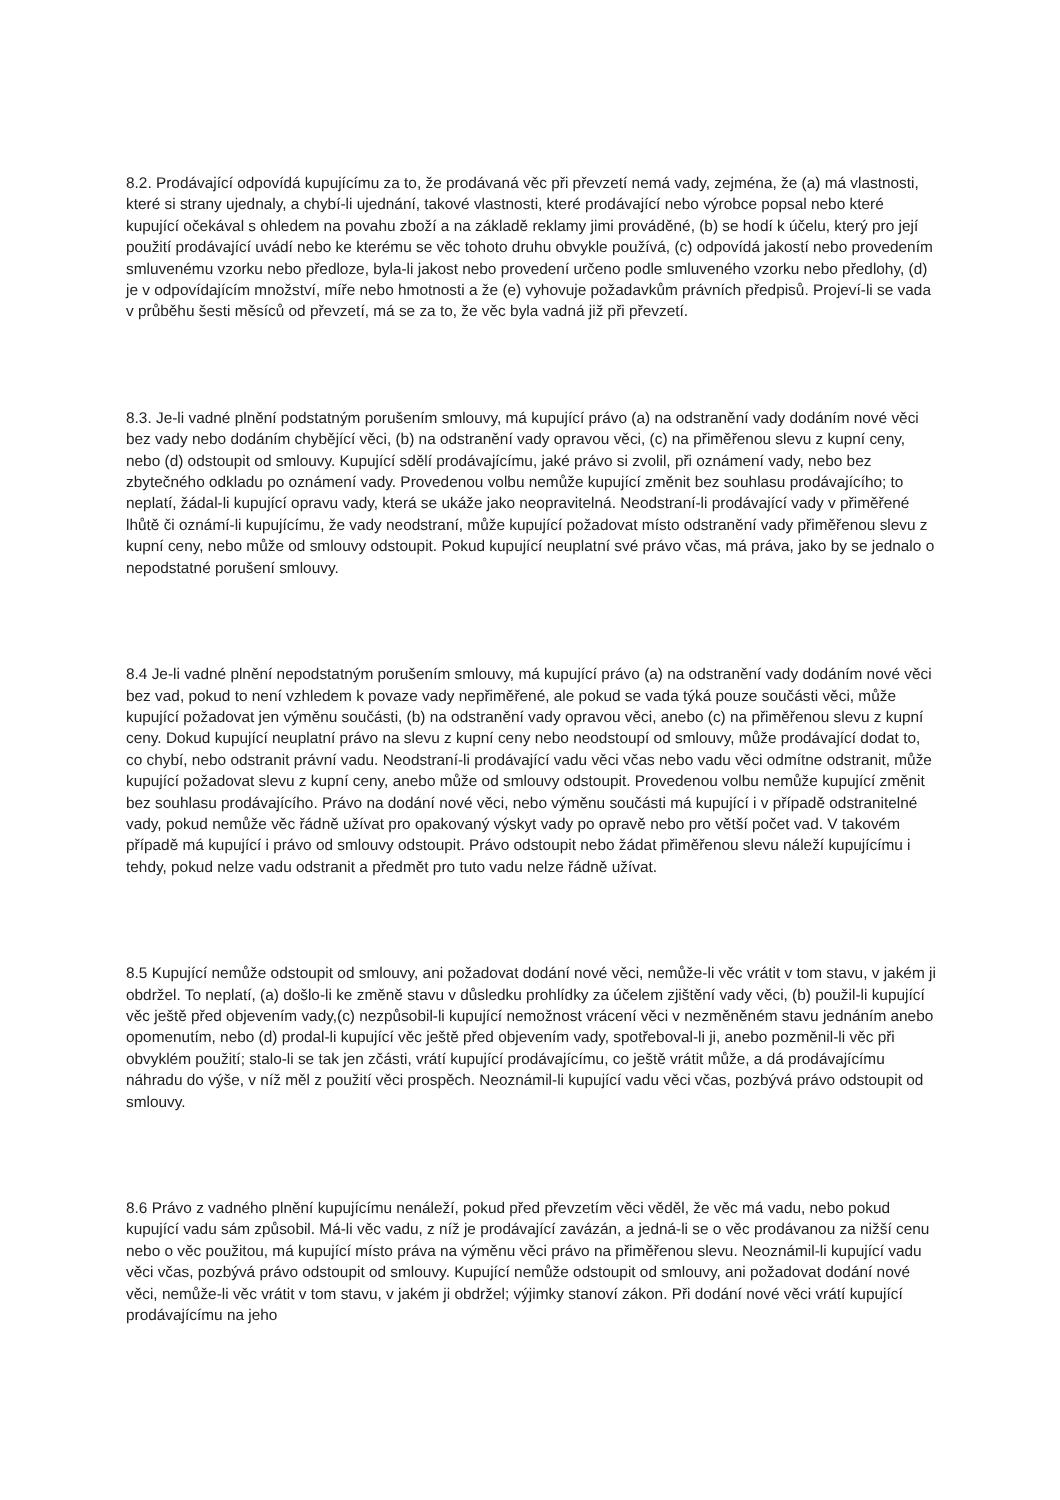8.2. Prodávající odpovídá kupujícímu za to, že prodávaná věc při převzetí nemá vady, zejména, že (a) má vlastnosti, které si strany ujednaly, a chybí-li ujednání, takové vlastnosti, které prodávající nebo výrobce popsal nebo které kupující očekával s ohledem na povahu zboží a na základě reklamy jimi prováděné, (b) se hodí k účelu, který pro její použití prodávající uvádí nebo ke kterému se věc tohoto druhu obvykle používá, (c) odpovídá jakostí nebo provedením smluvenému vzorku nebo předloze, byla-li jakost nebo provedení určeno podle smluveného vzorku nebo předlohy, (d) je v odpovídajícím množství, míře nebo hmotnosti a že (e) vyhovuje požadavkům právních předpisů. Projeví-li se vada v průběhu šesti měsíců od převzetí, má se za to, že věc byla vadná již při převzetí.
8.3. Je-li vadné plnění podstatným porušením smlouvy, má kupující právo (a) na odstranění vady dodáním nové věci bez vady nebo dodáním chybějící věci, (b) na odstranění vady opravou věci, (c) na přiměřenou slevu z kupní ceny, nebo (d) odstoupit od smlouvy. Kupující sdělí prodávajícímu, jaké právo si zvolil, při oznámení vady, nebo bez zbytečného odkladu po oznámení vady. Provedenou volbu nemůže kupující změnit bez souhlasu prodávajícího; to neplatí, žádal-li kupující opravu vady, která se ukáže jako neopravitelná. Neodstraní-li prodávající vady v přiměřené lhůtě či oznámí-li kupujícímu, že vady neodstraní, může kupující požadovat místo odstranění vady přiměřenou slevu z kupní ceny, nebo může od smlouvy odstoupit. Pokud kupující neuplatní své právo včas, má práva, jako by se jednalo o nepodstatné porušení smlouvy.
8.4 Je-li vadné plnění nepodstatným porušením smlouvy, má kupující právo (a) na odstranění vady dodáním nové věci bez vad, pokud to není vzhledem k povaze vady nepřiměřené, ale pokud se vada týká pouze součásti věci, může kupující požadovat jen výměnu součásti, (b) na odstranění vady opravou věci, anebo (c) na přiměřenou slevu z kupní ceny. Dokud kupující neuplatní právo na slevu z kupní ceny nebo neodstoupí od smlouvy, může prodávající dodat to, co chybí, nebo odstranit právní vadu. Neodstraní-li prodávající vadu věci včas nebo vadu věci odmítne odstranit, může kupující požadovat slevu z kupní ceny, anebo může od smlouvy odstoupit. Provedenou volbu nemůže kupující změnit bez souhlasu prodávajícího. Právo na dodání nové věci, nebo výměnu součásti má kupující i v případě odstranitelné vady, pokud nemůže věc řádně užívat pro opakovaný výskyt vady po opravě nebo pro větší počet vad. V takovém případě má kupující i právo od smlouvy odstoupit. Právo odstoupit nebo žádat přiměřenou slevu náleží kupujícímu i tehdy, pokud nelze vadu odstranit a předmět pro tuto vadu nelze řádně užívat.
8.5 Kupující nemůže odstoupit od smlouvy, ani požadovat dodání nové věci, nemůže-li věc vrátit v tom stavu, v jakém ji obdržel. To neplatí, (a) došlo-li ke změně stavu v důsledku prohlídky za účelem zjištění vady věci, (b) použil-li kupující věc ještě před objevením vady,(c) nezpůsobil-li kupující nemožnost vrácení věci v nezměněném stavu jednáním anebo opomenutím, nebo (d) prodal-li kupující věc ještě před objevením vady, spotřeboval-li ji, anebo pozměnil-li věc při obvyklém použití; stalo-li se tak jen zčásti, vrátí kupující prodávajícímu, co ještě vrátit může, a dá prodávajícímu náhradu do výše, v níž měl z použití věci prospěch. Neoznámil-li kupující vadu věci včas, pozbývá právo odstoupit od smlouvy.
8.6 Právo z vadného plnění kupujícímu nenáleží, pokud před převzetím věci věděl, že věc má vadu, nebo pokud kupující vadu sám způsobil. Má-li věc vadu, z níž je prodávající zavázán, a jedná-li se o věc prodávanou za nižší cenu nebo o věc použitou, má kupující místo práva na výměnu věci právo na přiměřenou slevu. Neoznámil-li kupující vadu věci včas, pozbývá právo odstoupit od smlouvy. Kupující nemůže odstoupit od smlouvy, ani požadovat dodání nové věci, nemůže-li věc vrátit v tom stavu, v jakém ji obdržel; výjimky stanoví zákon. Při dodání nové věci vrátí kupující prodávajícímu na jeho